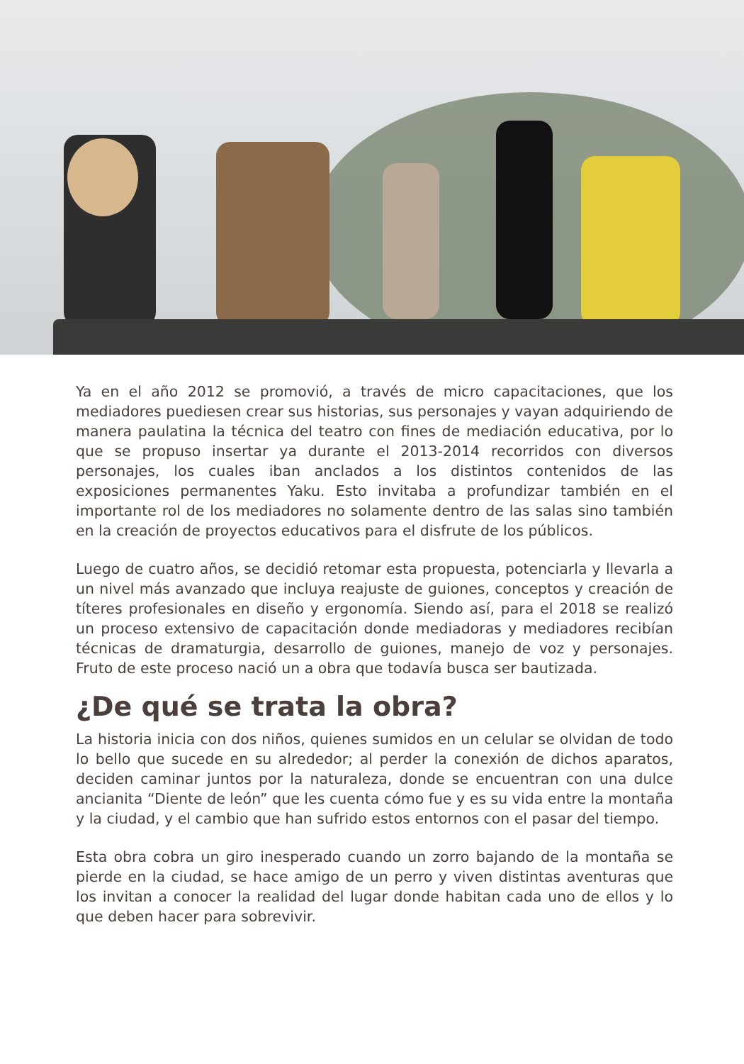Ya en el año 2012 se promovió, a través de micro capacitaciones, que los mediadores puediesen crear sus historias, sus personajes y vayan adquiriendo de manera paulatina la técnica del teatro con fines de mediación educativa, por lo que se propuso insertar ya durante el 2013-2014 recorridos con diversos personajes, los cuales iban anclados a los distintos contenidos de las exposiciones permanentes Yaku. Esto invitaba a profundizar también en el importante rol de los mediadores no solamente dentro de las salas sino también en la creación de proyectos educativos para el disfrute de los públicos.
Luego de cuatro años, se decidió retomar esta propuesta, potenciarla y llevarla a un nivel más avanzado que incluya reajuste de guiones, conceptos y creación de títeres profesionales en diseño y ergonomía. Siendo así, para el 2018 se realizó un proceso extensivo de capacitación donde mediadoras y mediadores recibían técnicas de dramaturgia, desarrollo de guiones, manejo de voz y personajes. Fruto de este proceso nació un a obra que todavía busca ser bautizada.
¿De qué se trata la obra?
La historia inicia con dos niños, quienes sumidos en un celular se olvidan de todo lo bello que sucede en su alrededor; al perder la conexión de dichos aparatos, deciden caminar juntos por la naturaleza, donde se encuentran con una dulce ancianita “Diente de león” que les cuenta cómo fue y es su vida entre la montaña y la ciudad, y el cambio que han sufrido estos entornos con el pasar del tiempo.
Esta obra cobra un giro inesperado cuando un zorro bajando de la montaña se pierde en la ciudad, se hace amigo de un perro y viven distintas aventuras que los invitan a conocer la realidad del lugar donde habitan cada uno de ellos y lo que deben hacer para sobrevivir.